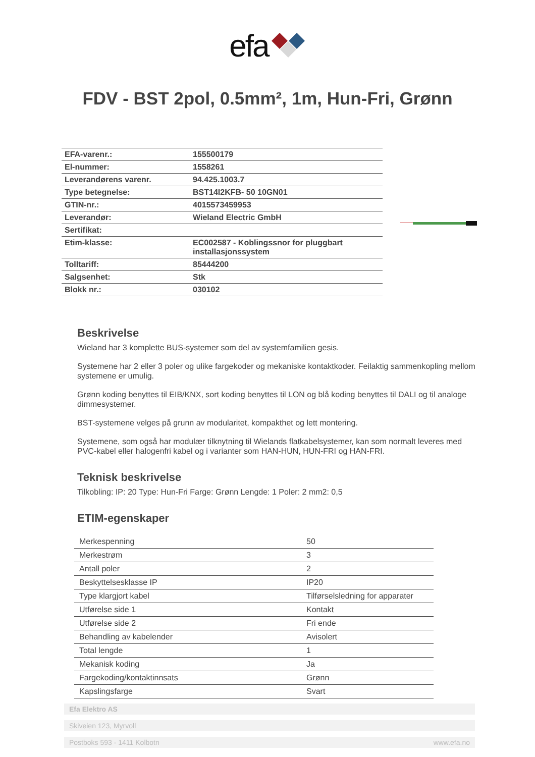efa
FDV - BST 2pol, 0.5mm², 1m, Hun-Fri, Grønn
| EFA-varenr.: | 155500179 |
| El-nummer: | 1558261 |
| Leverandørens varenr. | 94.425.1003.7 |
| Type betegnelse: | BST14I2KFB- 50 10GN01 |
| GTIN-nr.: | 4015573459953 |
| Leverandør: | Wieland Electric GmbH |
| Sertifikat: | |
| Etim-klasse: | EC002587 - Koblingssnor for pluggbart installasjonssystem |
| Tolltariff: | 85444200 |
| Salgsenhet: | Stk |
| Blokk nr.: | 030102 |
Beskrivelse
Wieland har 3 komplette BUS-systemer som del av systemfamilien gesis.
Systemene har 2 eller 3 poler og ulike fargekoder og mekaniske kontaktkoder. Feilaktig sammenkopling mellom systemene er umulig.
Grønn koding benyttes til EIB/KNX, sort koding benyttes til LON og blå koding benyttes til DALI og til analoge dimmesystemer.
BST-systemene velges på grunn av modularitet, kompakthet og lett montering.
Systemene, som også har modulær tilknytning til Wielands flatkabelsystemer, kan som normalt leveres med PVC-kabel eller halogenfri kabel og i varianter som HAN-HUN, HUN-FRI og HAN-FRI.
Teknisk beskrivelse
Tilkobling: IP: 20 Type: Hun-Fri Farge: Grønn Lengde: 1 Poler: 2 mm2: 0,5
ETIM-egenskaper
| Merkespenning | 50 |
| Merkestrøm | 3 |
| Antall poler | 2 |
| Beskyttelsesklasse IP | IP20 |
| Type klargjort kabel | Tilførselsledning for apparater |
| Utførelse side 1 | Kontakt |
| Utførelse side 2 | Fri ende |
| Behandling av kabelender | Avisolert |
| Total lengde | 1 |
| Mekanisk koding | Ja |
| Fargekoding/kontaktinnsats | Grønn |
| Kapslingsfarge | Svart |
Efa Elektro AS
Skiveien 123, Myrvoll
Postboks 593 - 1411 Kolbotn www.efa.no